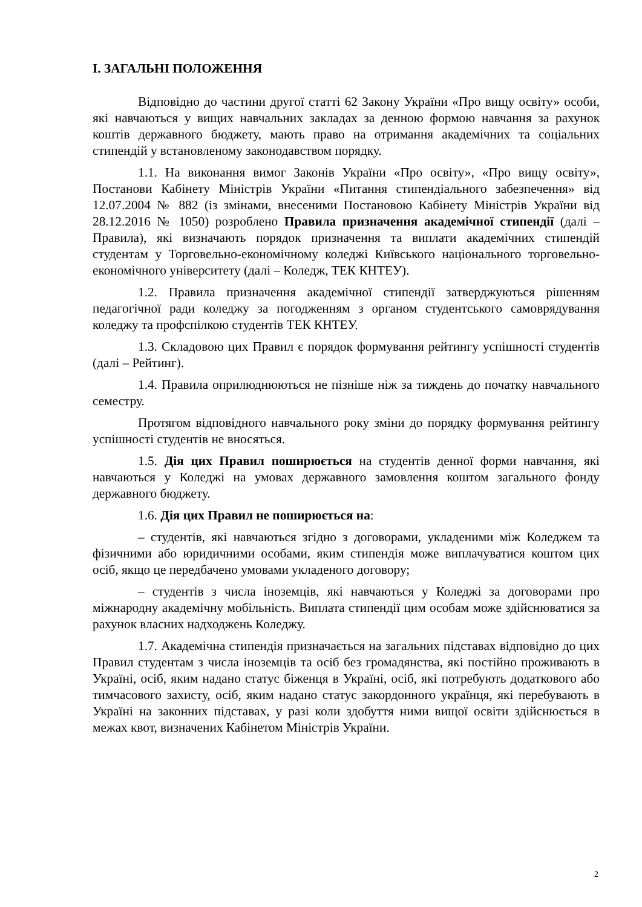І. ЗАГАЛЬНІ ПОЛОЖЕННЯ
Відповідно до частини другої статті 62 Закону України «Про вищу освіту» особи, які навчаються у вищих навчальних закладах за денною формою навчання за рахунок коштів державного бюджету, мають право на отримання академічних та соціальних стипендій у встановленому законодавством порядку.
1.1. На виконання вимог Законів України «Про освіту», «Про вищу освіту», Постанови Кабінету Міністрів України «Питання стипендіального забезпечення» від 12.07.2004 № 882 (із змінами, внесеними Постановою Кабінету Міністрів України від 28.12.2016 № 1050) розроблено Правила призначення академічної стипендії (далі – Правила), які визначають порядок призначення та виплати академічних стипендій студентам у Торговельно-економічному коледжі Київського національного торговельно-економічного університету (далі – Коледж, ТЕК КНТЕУ).
1.2. Правила призначення академічної стипендії затверджуються рішенням педагогічної ради коледжу за погодженням з органом студентського самоврядування коледжу та профспілкою студентів ТЕК КНТЕУ.
1.3. Складовою цих Правил є порядок формування рейтингу успішності студентів (далі – Рейтинг).
1.4. Правила оприлюднюються не пізніше ніж за тиждень до початку навчального семестру.
Протягом відповідного навчального року зміни до порядку формування рейтингу успішності студентів не вносяться.
1.5. Дія цих Правил поширюється на студентів денної форми навчання, які навчаються у Коледжі на умовах державного замовлення коштом загального фонду державного бюджету.
1.6. Дія цих Правил не поширюється на:
– студентів, які навчаються згідно з договорами, укладеними між Коледжем та фізичними або юридичними особами, яким стипендія може виплачуватися коштом цих осіб, якщо це передбачено умовами укладеного договору;
– студентів з числа іноземців, які навчаються у Коледжі за договорами про міжнародну академічну мобільність. Виплата стипендії цим особам може здійснюватися за рахунок власних надходжень Коледжу.
1.7. Академічна стипендія призначається на загальних підставах відповідно до цих Правил студентам з числа іноземців та осіб без громадянства, які постійно проживають в Україні, осіб, яким надано статус біженця в Україні, осіб, які потребують додаткового або тимчасового захисту, осіб, яким надано статус закордонного українця, які перебувають в Україні на законних підставах, у разі коли здобуття ними вищої освіти здійснюється в межах квот, визначених Кабінетом Міністрів України.
2